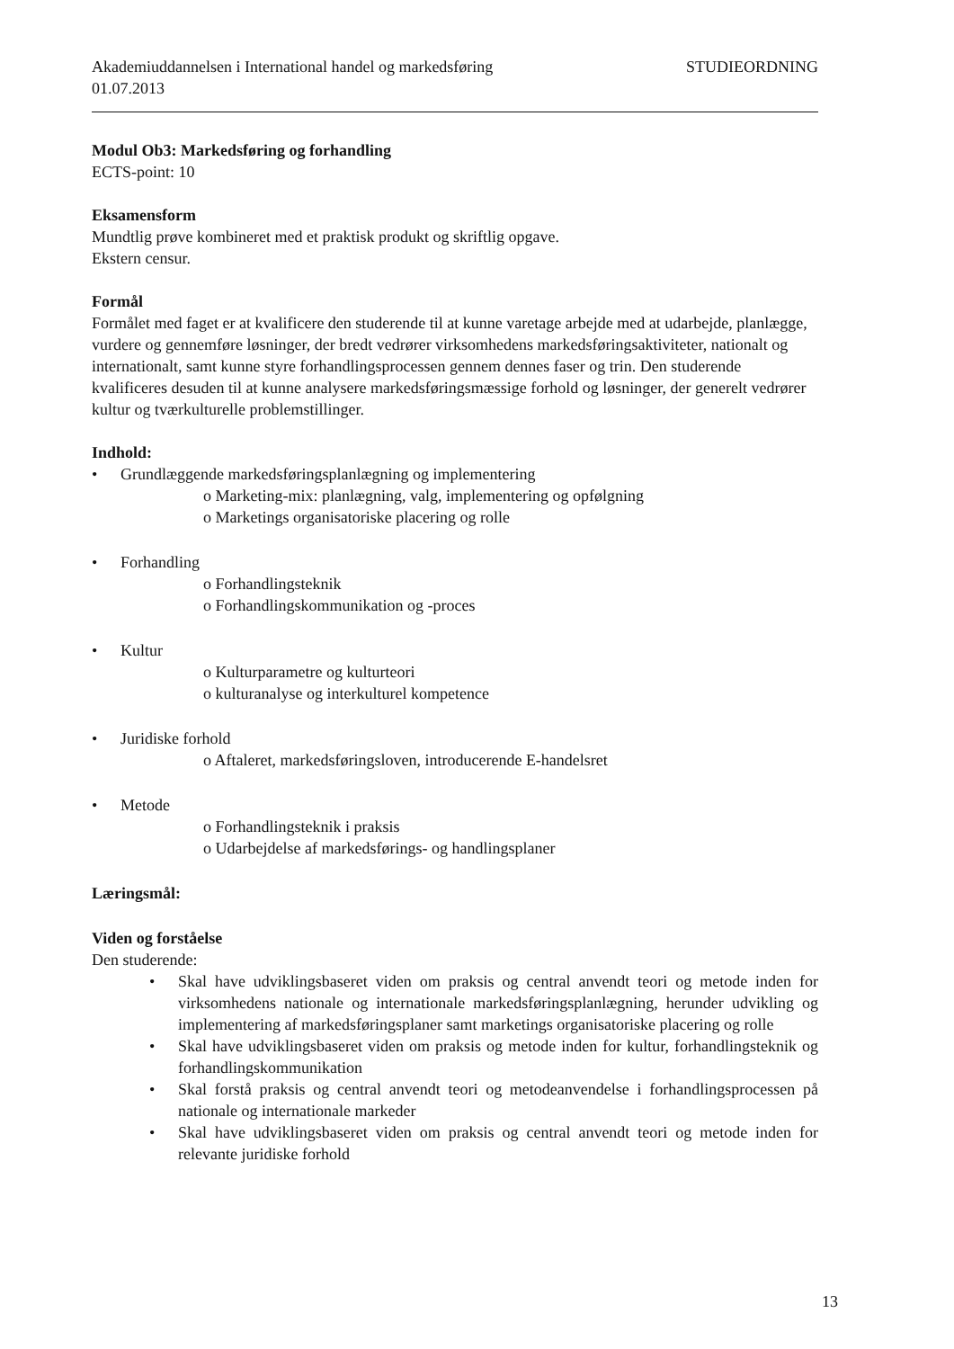Akademiuddannelsen i International handel og markedsføring STUDIEORDNING
01.07.2013
Modul Ob3: Markedsføring og forhandling
ECTS-point: 10
Eksamensform
Mundtlig prøve kombineret med et praktisk produkt og skriftlig opgave.
Ekstern censur.
Formål
Formålet med faget er at kvalificere den studerende til at kunne varetage arbejde med at udarbejde, planlægge, vurdere og gennemføre løsninger, der bredt vedrører virksomhedens markedsføringsaktiviteter, nationalt og internationalt, samt kunne styre forhandlingsprocessen gennem dennes faser og trin. Den studerende kvalificeres desuden til at kunne analysere markedsføringsmæssige forhold og løsninger, der generelt vedrører kultur og tværkulturelle problemstillinger.
Indhold:
• Grundlæggende markedsføringsplanlægning og implementering
o Marketing-mix: planlægning, valg, implementering og opfølgning
o Marketings organisatoriske placering og rolle
• Forhandling
o Forhandlingsteknik
o Forhandlingskommunikation og -proces
• Kultur
o Kulturparametre og kulturteori
o kulturanalyse og interkulturel kompetence
• Juridiske forhold
o Aftaleret, markedsføringsloven, introducerende E-handelsret
• Metode
o Forhandlingsteknik i praksis
o Udarbejdelse af markedsførings- og handlingsplaner
Læringsmål:
Viden og forståelse
Den studerende:
• Skal have udviklingsbaseret viden om praksis og central anvendt teori og metode inden for virksomhedens nationale og internationale markedsføringsplanlægning, herunder udvikling og implementering af markedsføringsplaner samt marketings organisatoriske placering og rolle
• Skal have udviklingsbaseret viden om praksis og metode inden for kultur, forhandlingsteknik og forhandlingskommunikation
• Skal forstå praksis og central anvendt teori og metodeanvendelse i forhandlingsprocessen på nationale og internationale markeder
• Skal have udviklingsbaseret viden om praksis og central anvendt teori og metode inden for relevante juridiske forhold
13